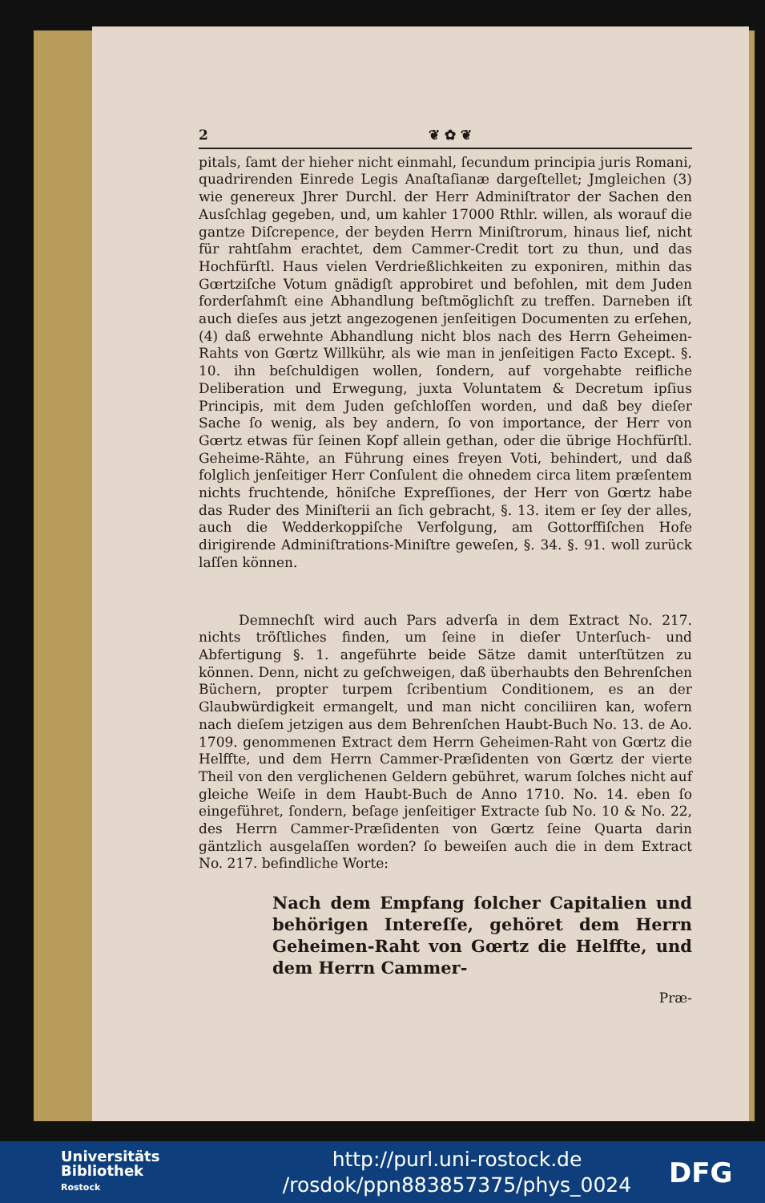2 ❦ ✿ ❦
pitals, ſamt der hieher nicht einmahl, ſecundum principia juris Romani, quadrirenden Einrede Legis Anaſtaſianæ dargeſtellet; Jmgleichen (3) wie genereux Jhrer Durchl. der Herr Adminiſtrator der Sachen den Ausſchlag gegeben, und, um kahler 17000 Rthlr. willen, als worauf die gantze Diſcrepence, der beyden Herrn Miniſtrorum, hinaus lief, nicht für rahtſahm erachtet, dem Cammer-Credit tort zu thun, und das Hochfürſtl. Haus vielen Verdrießlichkeiten zu exponiren, mithin das Gœrtziſche Votum gnädigſt approbiret und befohlen, mit dem Juden forderſahmſt eine Abhandlung beſtmöglichſt zu treffen. Darneben iſt auch dieſes aus jetzt angezogenen jenſeitigen Documenten zu erſehen, (4) daß erwehnte Abhandlung nicht blos nach des Herrn Geheimen-Rahts von Gœrtz Willkühr, als wie man in jenſeitigen Facto Except. §. 10. ihn beſchuldigen wollen, ſondern, auf vorgehabte reifliche Deliberation und Erwegung, juxta Voluntatem & Decretum ipſius Principis, mit dem Juden geſchloſſen worden, und daß bey dieſer Sache ſo wenig, als bey andern, ſo von importance, der Herr von Gœrtz etwas für ſeinen Kopf allein gethan, oder die übrige Hochfürſtl. Geheime-Rähte, an Führung eines freyen Voti, behindert, und daß folglich jenſeitiger Herr Conſulent die ohnedem circa litem præſentem nichts fruchtende, höniſche Expreſſiones, der Herr von Gœrtz habe das Ruder des Miniſterii an ſich gebracht, §. 13. item er ſey der alles, auch die Wedderkoppiſche Verfolgung, am Gottorffiſchen Hofe dirigirende Adminiſtrations-Miniſtre geweſen, §. 34. §. 91. woll zurück laſſen können.
Demnechſt wird auch Pars adverſa in dem Extract No. 217. nichts tröſtliches finden, um ſeine in dieſer Unterſuch- und Abfertigung §. 1. angeführte beide Sätze damit unterſtützen zu können. Denn, nicht zu geſchweigen, daß überhaubts den Behrenſchen Büchern, propter turpem ſcribentium Conditionem, es an der Glaubwürdigkeit ermangelt, und man nicht conciliiren kan, wofern nach dieſem jetzigen aus dem Behrenſchen Haubt-Buch No. 13. de Ao. 1709. genommenen Extract dem Herrn Geheimen-Raht von Gœrtz die Helffte, und dem Herrn Cammer-Præſidenten von Gœrtz der vierte Theil von den verglichenen Geldern gebühret, warum ſolches nicht auf gleiche Weiſe in dem Haubt-Buch de Anno 1710. No. 14. eben ſo eingeführet, ſondern, beſage jenſeitiger Extracte ſub No. 10 & No. 22, des Herrn Cammer-Præſidenten von Gœrtz ſeine Quarta darin gäntzlich ausgelaſſen worden? ſo beweiſen auch die in dem Extract No. 217. befindliche Worte:
Nach dem Empfang ſolcher Capitalien und behörigen Intereſſe, gehöret dem Herrn Geheimen-Raht von Gœrtz die Helffte, und dem Herrn Cammer-
Præ-
Universitäts
Bibliothek
Rostock
http://purl.uni-rostock.de
/rosdok/ppn883857375/phys_0024
DFG